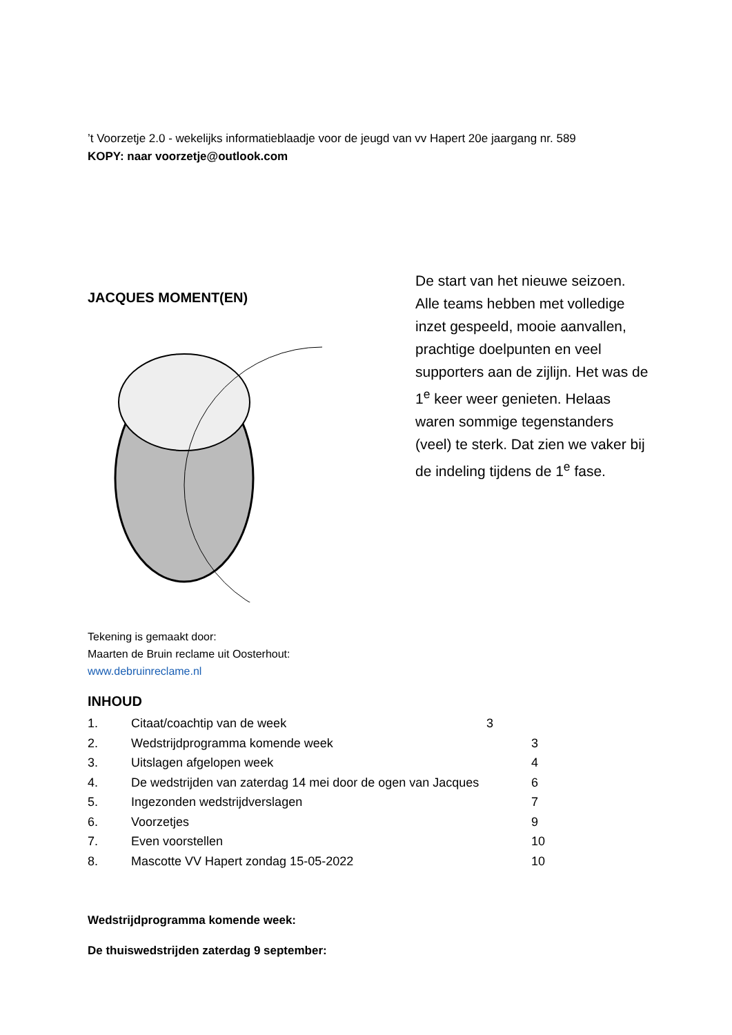’t Voorzetje 2.0 - wekelijks informatieblaadje voor de jeugd van vv Hapert 20e jaargang nr. 589
KOPY: naar voorzetje@outlook.com
JACQUES MOMENT(EN)
De start van het nieuwe seizoen. Alle teams hebben met volledige inzet gespeeld, mooie aanvallen, prachtige doelpunten en veel supporters aan de zijlijn. Het was de 1<sup>e</sup> keer weer genieten. Helaas waren sommige tegenstanders (veel) te sterk. Dat zien we vaker bij de indeling tijdens de 1<sup>e</sup> fase.
Tekening is gemaakt door:
Maarten de Bruin reclame uit Oosterhout:
www.debruinreclame.nl
INHOUD
1. Citaat/coachtip van de week 3
2. Wedstrijdprogramma komende week 3
3. Uitslagen afgelopen week 4
4. De wedstrijden van zaterdag 14 mei door de ogen van Jacques 6
5. Ingezonden wedstrijdverslagen 7
6. Voorzetjes 9
7. Even voorstellen 10
8. Mascotte VV Hapert zondag 15-05-2022 10
Wedstrijdprogramma komende week:
De thuiswedstrijden zaterdag 9 september: